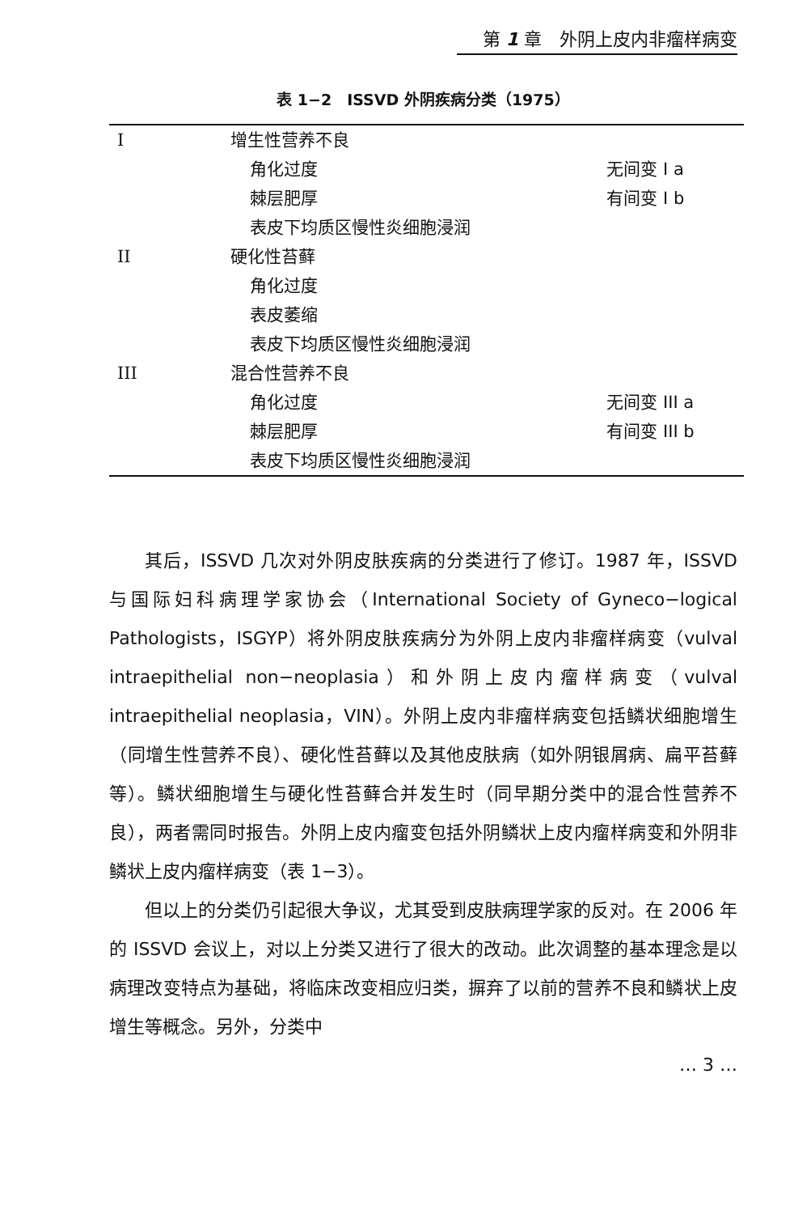第 1 章　外阴上皮内非瘤样病变
表 1−2　ISSVD 外阴疾病分类（1975）
| I | 增生性营养不良 | |
| | 角化过度 | 无间变 I a |
| | 棘层肥厚 | 有间变 I b |
| | 表皮下均质区慢性炎细胞浸润 | |
| II | 硬化性苔藓 | |
| | 角化过度 | |
| | 表皮萎缩 | |
| | 表皮下均质区慢性炎细胞浸润 | |
| III | 混合性营养不良 | |
| | 角化过度 | 无间变 III a |
| | 棘层肥厚 | 有间变 III b |
| | 表皮下均质区慢性炎细胞浸润 | |
其后，ISSVD 几次对外阴皮肤疾病的分类进行了修订。1987 年，ISSVD 与国际妇科病理学家协会（International Society of Gyneco−logical Pathologists，ISGYP）将外阴皮肤疾病分为外阴上皮内非瘤样病变（vulval intraepithelial non−neoplasia）和外阴上皮内瘤样病变（vulval intraepithelial neoplasia，VIN）。外阴上皮内非瘤样病变包括鳞状细胞增生（同增生性营养不良）、硬化性苔藓以及其他皮肤病（如外阴银屑病、扁平苔藓等）。鳞状细胞增生与硬化性苔藓合并发生时（同早期分类中的混合性营养不良），两者需同时报告。外阴上皮内瘤变包括外阴鳞状上皮内瘤样病变和外阴非鳞状上皮内瘤样病变（表 1−3）。
但以上的分类仍引起很大争议，尤其受到皮肤病理学家的反对。在 2006 年的 ISSVD 会议上，对以上分类又进行了很大的改动。此次调整的基本理念是以病理改变特点为基础，将临床改变相应归类，摒弃了以前的营养不良和鳞状上皮增生等概念。另外，分类中
… 3 …